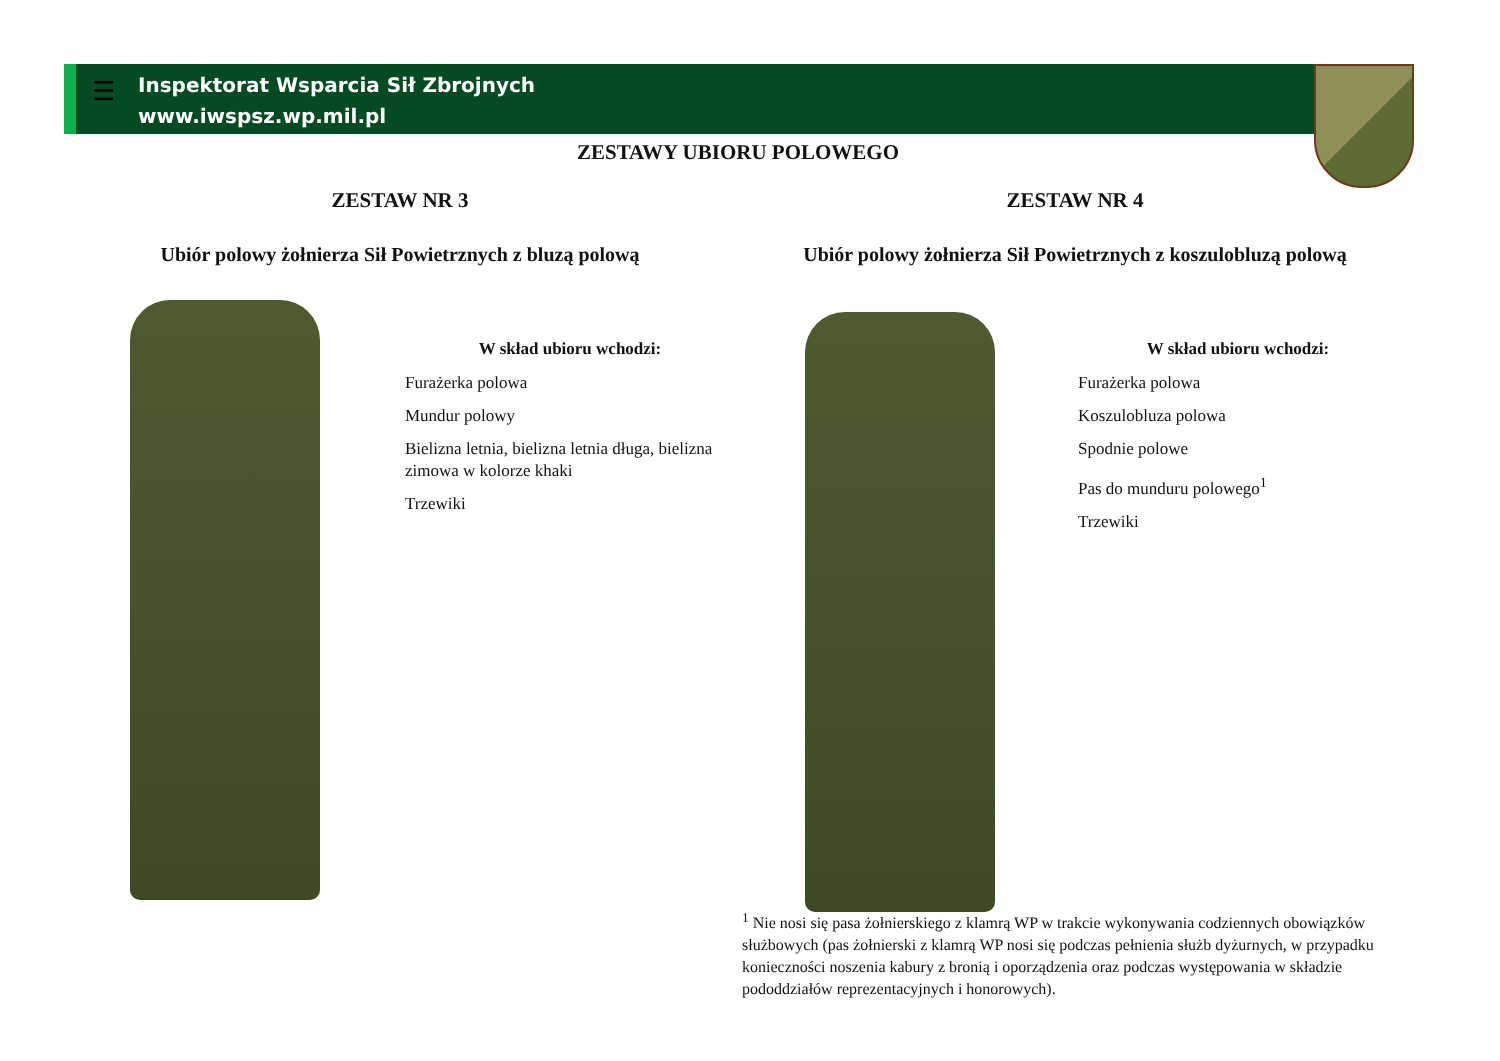☰
Inspektorat Wsparcia Sił Zbrojnych
www.iwspsz.wp.mil.pl
ZESTAWY UBIORU POLOWEGO
ZESTAW NR 3
Ubiór polowy żołnierza Sił Powietrznych z bluzą polową
ZESTAW NR 4
Ubiór polowy żołnierza Sił Powietrznych z koszulobluzą polową
W skład ubioru wchodzi:
Furażerka polowa
Mundur polowy
Bielizna letnia, bielizna letnia długa, bielizna zimowa w kolorze khaki
Trzewiki
W skład ubioru wchodzi:
Furażerka polowa
Koszulobluza polowa
Spodnie polowe
Pas do munduru polowego<sup>1</sup>
Trzewiki
<sup>1</sup> Nie nosi się pasa żołnierskiego z klamrą WP w trakcie wykonywania codziennych obowiązków służbowych (pas żołnierski z klamrą WP nosi się podczas pełnienia służb dyżurnych, w przypadku konieczności noszenia kabury z bronią i oporządzenia oraz podczas występowania w składzie pododdziałów reprezentacyjnych i honorowych).